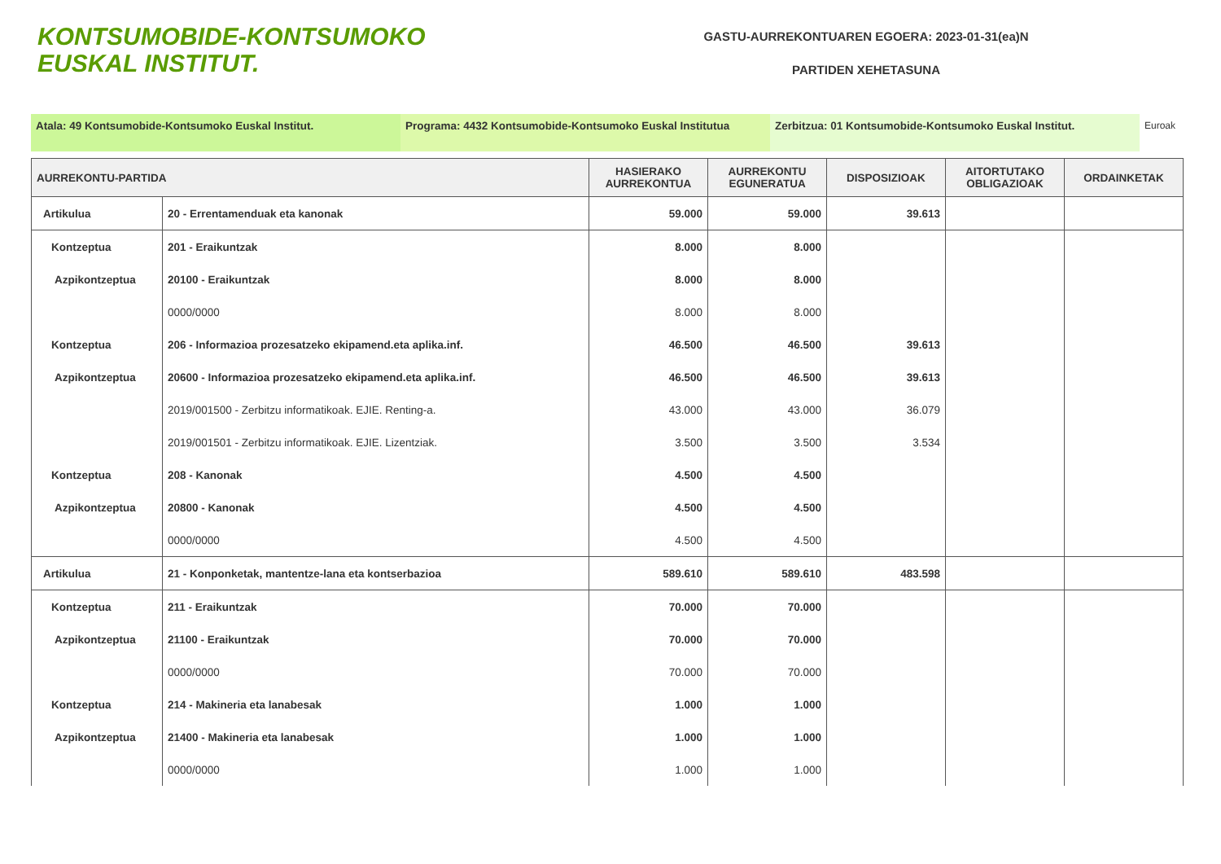KONTSUMOBIDE-KONTSUMOKO
EUSKAL INSTITUT.
GASTU-AURREKONTUAREN EGOERA: 2023-01-31(ea)N
PARTIDEN XEHETASUNA
Atala: 49 Kontsumobide-Kontsumoko Euskal Institut. Programa: 4432 Kontsumobide-Kontsumoko Euskal Institutua
Zerbitzua: 01 Kontsumobide-Kontsumoko Euskal Institut. Euroak
| AURREKONTU-PARTIDA | | HASIERAKO AURREKONTUA | AURREKONTU EGUNERATUA | DISPOSIZIOAK | AITORTUTAKO OBLIGAZIOAK | ORDAINKETAK |
| --- | --- | --- | --- | --- | --- | --- |
| Artikulua | 20 - Errentamenduak eta kanonak | 59.000 | 59.000 | 39.613 | | |
| Kontzeptua | 201 - Eraikuntzak | 8.000 | 8.000 | | | |
| Azpikontzeptua | 20100 - Eraikuntzak | 8.000 | 8.000 | | | |
| | 0000/0000 | 8.000 | 8.000 | | | |
| Kontzeptua | 206 - Informazioa prozesatzeko ekipamend.eta aplika.inf. | 46.500 | 46.500 | 39.613 | | |
| Azpikontzeptua | 20600 - Informazioa prozesatzeko ekipamend.eta aplika.inf. | 46.500 | 46.500 | 39.613 | | |
| | 2019/001500 - Zerbitzu informatikoak. EJIE. Renting-a. | 43.000 | 43.000 | 36.079 | | |
| | 2019/001501 - Zerbitzu informatikoak. EJIE. Lizentziak. | 3.500 | 3.500 | 3.534 | | |
| Kontzeptua | 208 - Kanonak | 4.500 | 4.500 | | | |
| Azpikontzeptua | 20800 - Kanonak | 4.500 | 4.500 | | | |
| | 0000/0000 | 4.500 | 4.500 | | | |
| Artikulua | 21 - Konponketak, mantentze-lana eta kontserbazioa | 589.610 | 589.610 | 483.598 | | |
| Kontzeptua | 211 - Eraikuntzak | 70.000 | 70.000 | | | |
| Azpikontzeptua | 21100 - Eraikuntzak | 70.000 | 70.000 | | | |
| | 0000/0000 | 70.000 | 70.000 | | | |
| Kontzeptua | 214 - Makineria eta lanabesak | 1.000 | 1.000 | | | |
| Azpikontzeptua | 21400 - Makineria eta lanabesak | 1.000 | 1.000 | | | |
| | 0000/0000 | 1.000 | 1.000 | | | |